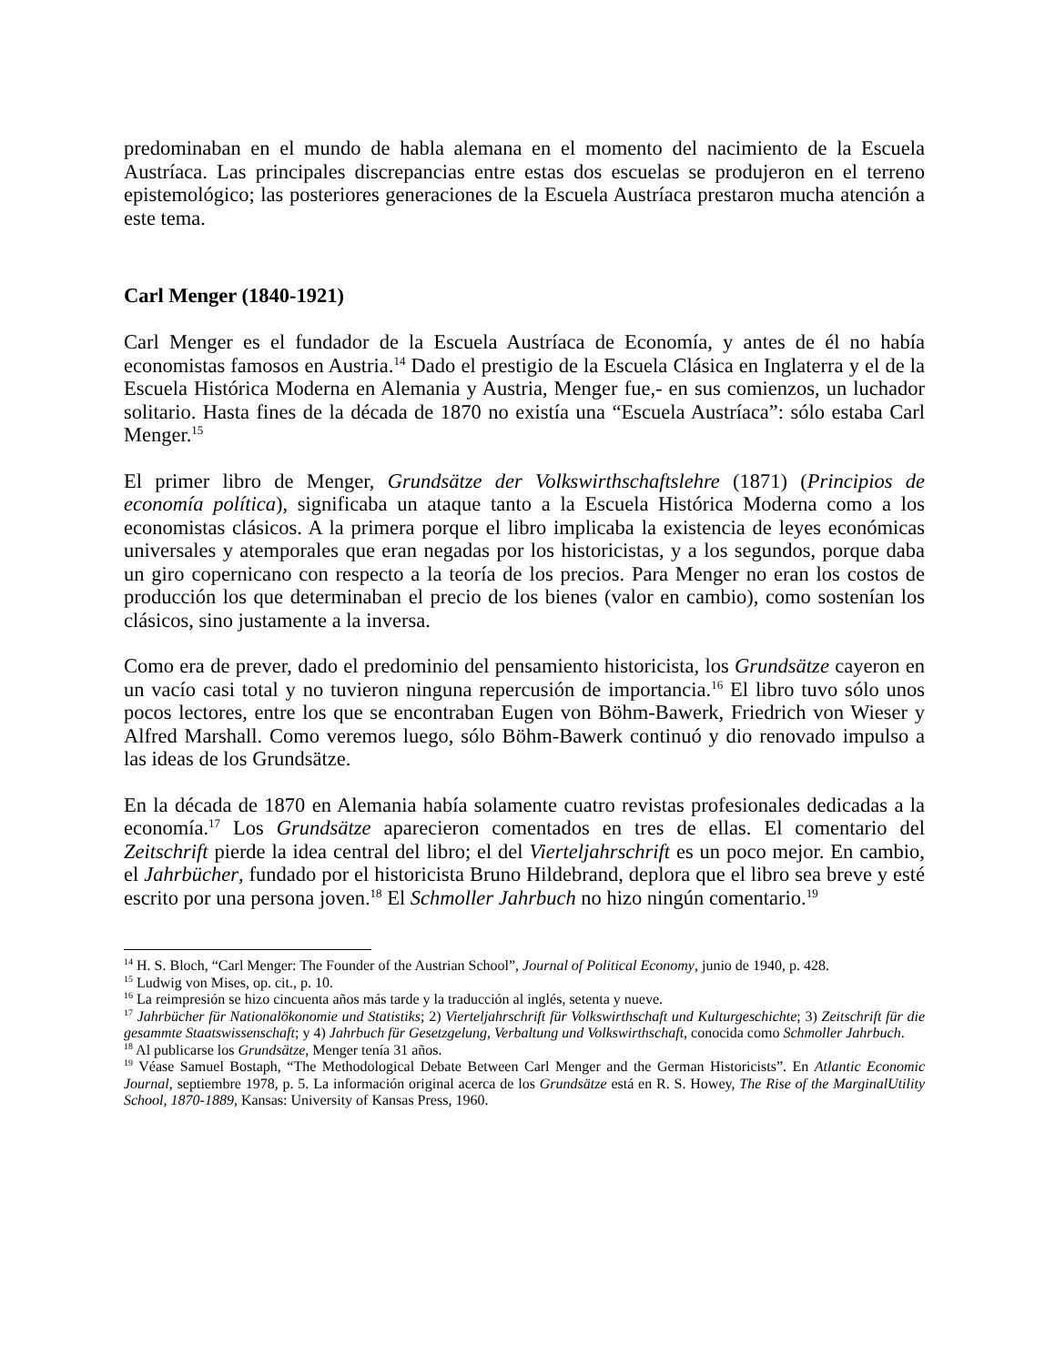predominaban en el mundo de habla alemana en el momento del nacimiento de la Escuela Austríaca. Las principales discrepancias entre estas dos escuelas se produjeron en el terreno epistemológico; las posteriores generaciones de la Escuela Austríaca prestaron mucha atención a este tema.
Carl Menger (1840-1921)
Carl Menger es el fundador de la Escuela Austríaca de Economía, y antes de él no había economistas famosos en Austria.<sup>14</sup> Dado el prestigio de la Escuela Clásica en Inglaterra y el de la Escuela Histórica Moderna en Alemania y Austria, Menger fue,- en sus comienzos, un luchador solitario. Hasta fines de la década de 1870 no existía una “Escuela Austríaca”: sólo estaba Carl Menger.<sup>15</sup>
El primer libro de Menger, Grundsätze der Volkswirthschaftslehre (1871) (Principios de economía política), significaba un ataque tanto a la Escuela Histórica Moderna como a los economistas clásicos. A la primera porque el libro implicaba la existencia de leyes económicas universales y atemporales que eran negadas por los historicistas, y a los segundos, porque daba un giro copernicano con respecto a la teoría de los precios. Para Menger no eran los costos de producción los que determinaban el precio de los bienes (valor en cambio), como sostenían los clásicos, sino justamente a la inversa.
Como era de prever, dado el predominio del pensamiento historicista, los Grundsätze cayeron en un vacío casi total y no tuvieron ninguna repercusión de importancia.<sup>16</sup> El libro tuvo sólo unos pocos lectores, entre los que se encontraban Eugen von Böhm-Bawerk, Friedrich von Wieser y Alfred Marshall. Como veremos luego, sólo Böhm-Bawerk continuó y dio renovado impulso a las ideas de los Grundsätze.
En la década de 1870 en Alemania había solamente cuatro revistas profesionales dedicadas a la economía.<sup>17</sup> Los Grundsätze aparecieron comentados en tres de ellas. El comentario del Zeitschrift pierde la idea central del libro; el del Vierteljahrschrift es un poco mejor. En cambio, el Jahrbücher, fundado por el historicista Bruno Hildebrand, deplora que el libro sea breve y esté escrito por una persona joven.<sup>18</sup> El Schmoller Jahrbuch no hizo ningún comentario.<sup>19</sup>
<sup>14</sup> H. S. Bloch, “Carl Menger: The Founder of the Austrian School”, Journal of Political Economy, junio de 1940, p. 428.
<sup>15</sup> Ludwig von Mises, op. cit., p. 10.
<sup>16</sup> La reimpresión se hizo cincuenta años más tarde y la traducción al inglés, setenta y nueve.
<sup>17</sup> Jahrbücher für Nationalökonomie und Statistiks; 2) Vierteljahrschrift für Volkswirthschaft und Kulturgeschichte; 3) Zeitschrift für die gesammte Staatswissenschaft; y 4) Jahrbuch für Gesetzgelung, Verbaltung und Volkswirthschaft, conocida como Schmoller Jahrbuch.
<sup>18</sup> Al publicarse los Grundsätze, Menger tenía 31 años.
<sup>19</sup> Véase Samuel Bostaph, “The Methodological Debate Between Carl Menger and the German Historicists”. En Atlantic Economic Journal, septiembre 1978, p. 5. La información original acerca de los Grundsätze está en R. S. Howey, The Rise of the MarginalUtility School, 1870-1889, Kansas: University of Kansas Press, 1960.